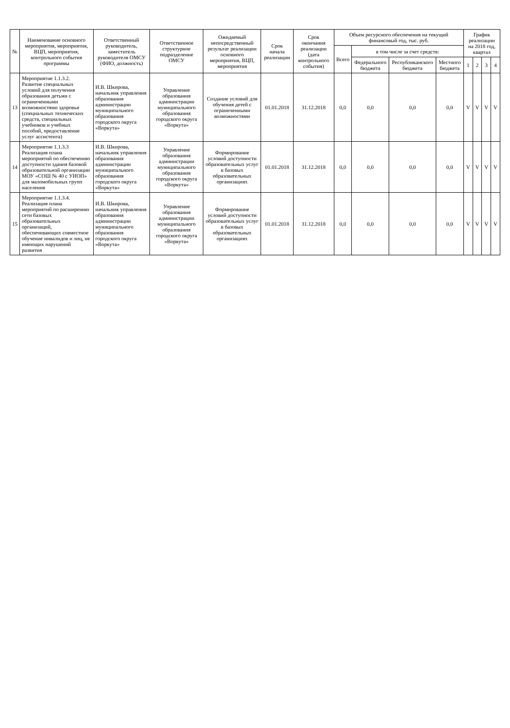| № | Наименование основного мероприятия, мероприятия, ВЦП, мероприятия, контрольного события программы | Ответственный руководитель, заместитель руководителя ОМСУ (ФИО, должность) | Ответственное структурное подразделение ОМСУ | Ожидаемый непосредственный результат реализации основного мероприятия, ВЦП, мероприятия | Срок начала реализации | Срок окончания реализации (дата контрольного события) | Объем ресурсного обеспечения на текущий финансовый год, тыс. руб. | | | | График реализации на 2018 год, квартал | | | |
| --- | --- | --- | --- | --- | --- | --- | --- | --- | --- | --- | --- | --- | --- | --- |
| | | | | | | | Всего | в том числе за счет средств: | | | | | | |
| | | | | | | | | Федерального бюджета | Республиканского бюджета | Местного бюджета | 1 | 2 | 3 | 4 |
| 13 | Мероприятие 1.1.3.2. Развитие специальных условий для получения образования детьми с ограниченными возможностями здоровья (специальных технических средств, специальных учебников и учебных пособий, предоставление услуг ассистента) | И.В. Шкирова, начальник управления образования администрации муниципального образования городского округа «Воркута» | Управление образования администрации муниципального образования городского округа «Воркута» | Создание условий для обучения детей с ограниченными возможностями | 01.01.2018 | 31.12.2018 | 0,0 | 0,0 | 0,0 | 0,0 | V | V | V | V |
| 14 | Мероприятие 1.1.3.3 Реализация плана мероприятий по обеспечению доступности здания базовой образовательной организации МОУ «СОШ № 40 с УИОП» для маломобильных групп населения | И.В. Шкирова, начальник управления образования администрации муниципального образования городского округа «Воркута» | Управление образования администрации муниципального образования городского округа «Воркута» | Формирование условий доступности образовательных услуг в базовых образовательных организациях | 01.01.2018 | 31.12.2018 | 0,0 | 0,0 | 0,0 | 0,0 | V | V | V | V |
| 15 | Мероприятие 1.1.3.4. Реализация плана мероприятий по расширению сети базовых образовательных организаций, обеспечивающих совместное обучение инвалидов и лиц, не имеющих нарушений развития | И.В. Шкирова, начальник управления образования администрации муниципального образования городского округа «Воркута» | Управление образования администрации муниципального образования городского округа «Воркута» | Формирование условий доступности образовательных услуг в базовых образовательных организациях | 01.01.2018 | 31.12.2018 | 0,0 | 0,0 | 0,0 | 0,0 | V | V | V | V |